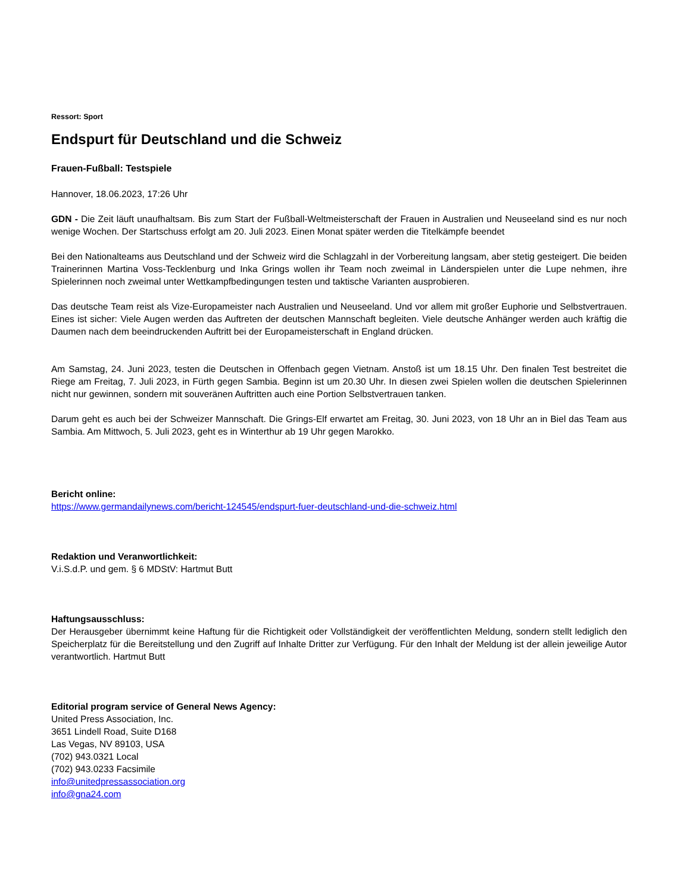Ressort: Sport
Endspurt für Deutschland und die Schweiz
Frauen-Fußball: Testspiele
Hannover, 18.06.2023, 17:26 Uhr
GDN - Die Zeit läuft unaufhaltsam. Bis zum Start der Fußball-Weltmeisterschaft der Frauen in Australien und Neuseeland sind es nur noch wenige Wochen. Der Startschuss erfolgt am 20. Juli 2023. Einen Monat später werden die Titelkämpfe beendet
Bei den Nationalteams aus Deutschland und der Schweiz wird die Schlagzahl in der Vorbereitung langsam, aber stetig gesteigert. Die beiden Trainerinnen Martina Voss-Tecklenburg und Inka Grings wollen ihr Team noch zweimal in Länderspielen unter die Lupe nehmen, ihre Spielerinnen noch zweimal unter Wettkampfbedingungen testen und taktische Varianten ausprobieren.
Das deutsche Team reist als Vize-Europameister nach Australien und Neuseeland. Und vor allem mit großer Euphorie und Selbstvertrauen. Eines ist sicher: Viele Augen werden das Auftreten der deutschen Mannschaft begleiten. Viele deutsche Anhänger werden auch kräftig die Daumen nach dem beeindruckenden Auftritt bei der Europameisterschaft in England drücken.
Am Samstag, 24. Juni 2023, testen die Deutschen in Offenbach gegen Vietnam. Anstoß ist um 18.15 Uhr. Den finalen Test bestreitet die Riege am Freitag, 7. Juli 2023, in Fürth gegen Sambia. Beginn ist um 20.30 Uhr. In diesen zwei Spielen wollen die deutschen Spielerinnen nicht nur gewinnen, sondern mit souveränen Auftritten auch eine Portion Selbstvertrauen tanken.
Darum geht es auch bei der Schweizer Mannschaft. Die Grings-Elf erwartet am Freitag, 30. Juni 2023, von 18 Uhr an in Biel das Team aus Sambia. Am Mittwoch, 5. Juli 2023, geht es in Winterthur ab 19 Uhr gegen Marokko.
Bericht online:
https://www.germandailynews.com/bericht-124545/endspurt-fuer-deutschland-und-die-schweiz.html
Redaktion und Veranwortlichkeit:
V.i.S.d.P. und gem. § 6 MDStV: Hartmut Butt
Haftungsausschluss:
Der Herausgeber übernimmt keine Haftung für die Richtigkeit oder Vollständigkeit der veröffentlichten Meldung, sondern stellt lediglich den Speicherplatz für die Bereitstellung und den Zugriff auf Inhalte Dritter zur Verfügung. Für den Inhalt der Meldung ist der allein jeweilige Autor verantwortlich. Hartmut Butt
Editorial program service of General News Agency:
United Press Association, Inc.
3651 Lindell Road, Suite D168
Las Vegas, NV 89103, USA
(702) 943.0321 Local
(702) 943.0233 Facsimile
info@unitedpressassociation.org
info@gna24.com